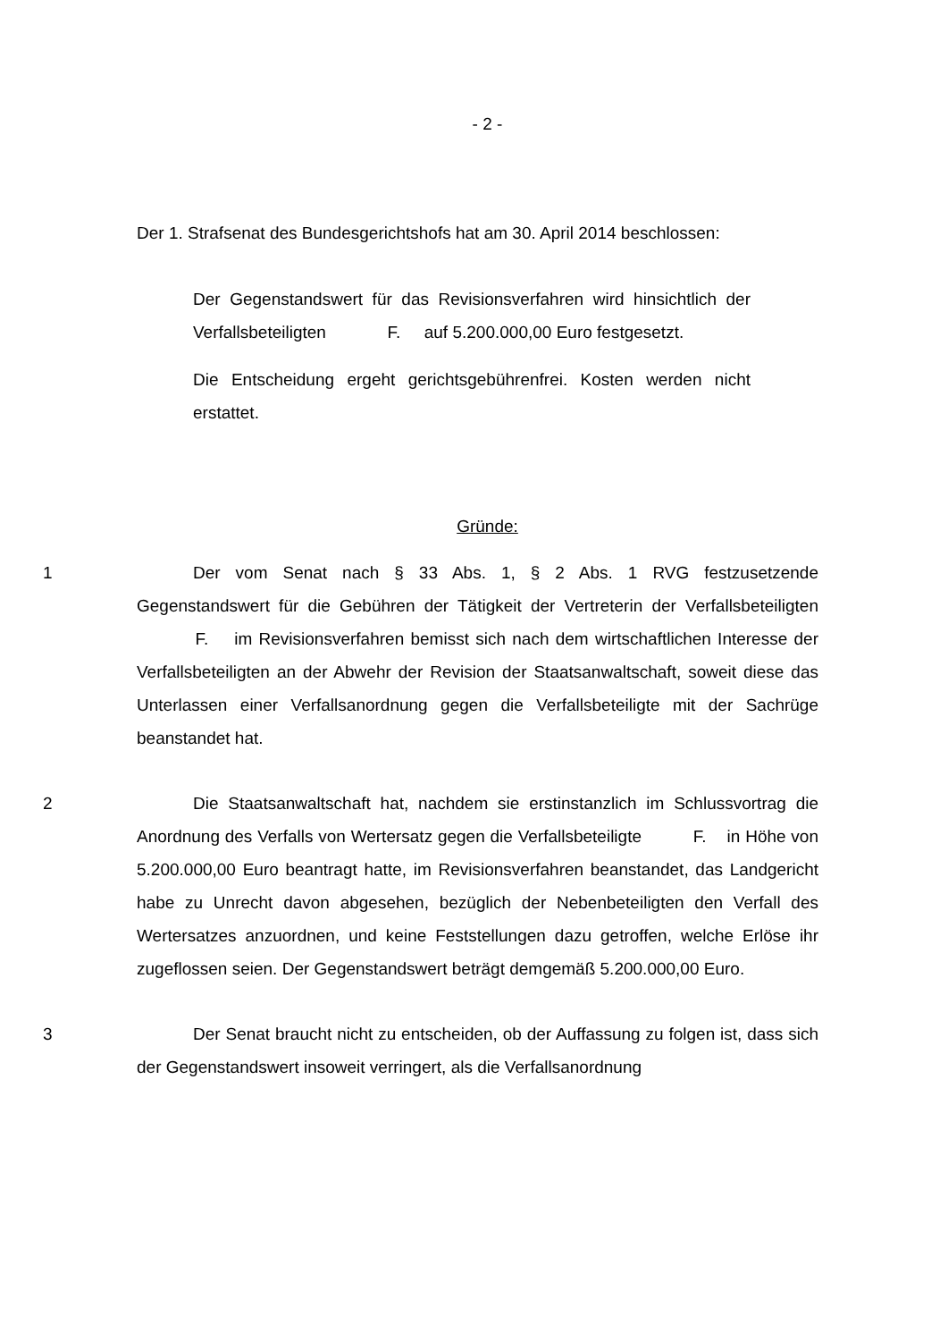- 2 -
Der 1. Strafsenat des Bundesgerichtshofs hat am 30. April 2014 beschlossen:
Der Gegenstandswert für das Revisionsverfahren wird hinsichtlich der Verfallsbeteiligten F. auf 5.200.000,00 Euro festgesetzt.
Die Entscheidung ergeht gerichtsgebührenfrei. Kosten werden nicht erstattet.
Gründe:
1 Der vom Senat nach § 33 Abs. 1, § 2 Abs. 1 RVG festzusetzende Gegenstandswert für die Gebühren der Tätigkeit der Vertreterin der Verfallsbeteiligten F. im Revisionsverfahren bemisst sich nach dem wirtschaftlichen Interesse der Verfallsbeteiligten an der Abwehr der Revision der Staatsanwaltschaft, soweit diese das Unterlassen einer Verfallsanordnung gegen die Verfallsbeteiligte mit der Sachrüge beanstandet hat.
2 Die Staatsanwaltschaft hat, nachdem sie erstinstanzlich im Schlussvortrag die Anordnung des Verfalls von Wertersatz gegen die Verfallsbeteiligte F. in Höhe von 5.200.000,00 Euro beantragt hatte, im Revisionsverfahren beanstandet, das Landgericht habe zu Unrecht davon abgesehen, bezüglich der Nebenbeteiligten den Verfall des Wertersatzes anzuordnen, und keine Feststellungen dazu getroffen, welche Erlöse ihr zugeflossen seien. Der Gegenstandswert beträgt demgemäß 5.200.000,00 Euro.
3 Der Senat braucht nicht zu entscheiden, ob der Auffassung zu folgen ist, dass sich der Gegenstandswert insoweit verringert, als die Verfallsanordnung